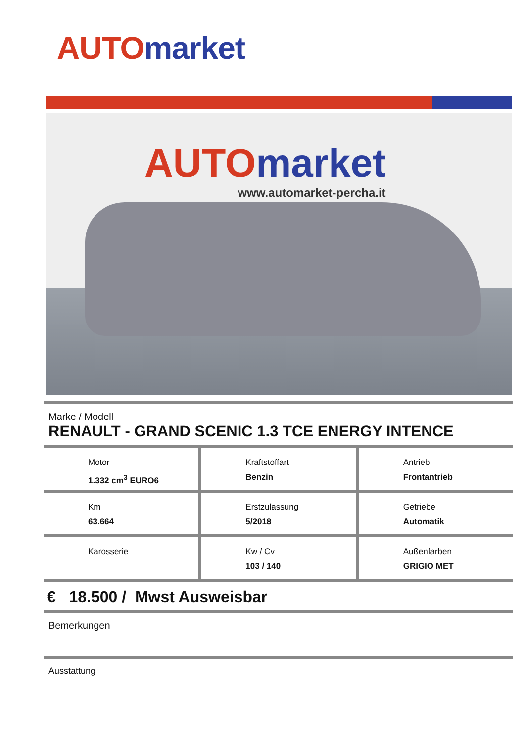AUTO market
AUTO market
www.automarket-percha.it
Marke / Modell
RENAULT - GRAND SCENIC 1.3 TCE ENERGY INTENCE
Motor
1.332 cm<sup>3</sup> EURO6
Kraftstoffart
Benzin
Antrieb
Frontantrieb
Km
63.664
Erstzulassung
5/2018
Getriebe
Automatik
Karosserie Kw / Cv
103 / 140
Außenfarben
GRIGIO MET
€ 18.500 / Mwst Ausweisbar
Bemerkungen
Ausstattung